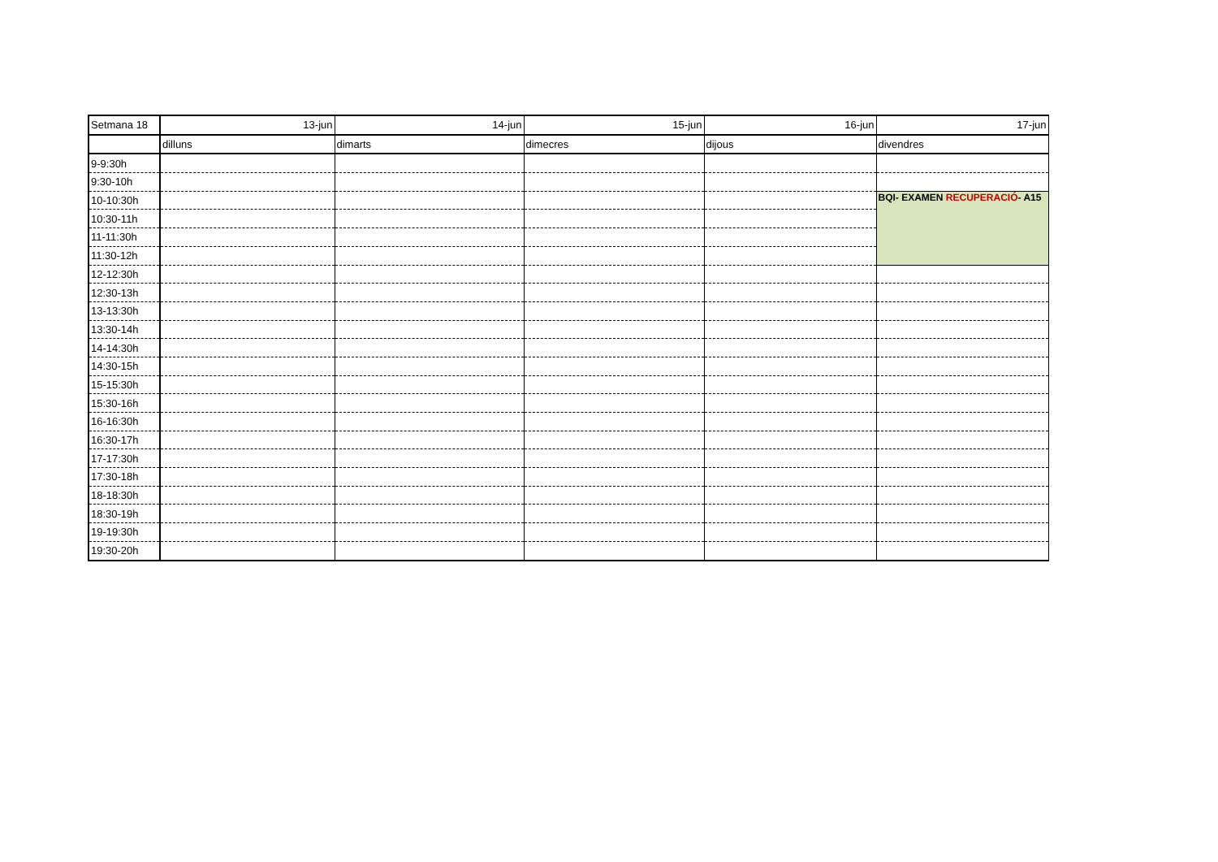| Setmana 18 | 13-jun | 14-jun | 15-jun | 16-jun | 17-jun |
| | dilluns | dimarts | dimecres | dijous | divendres |
| 9-9:30h | | | | | |
| 9:30-10h | | | | | |
| 10-10:30h | | | | | BQI- EXAMEN RECUPERACIÓ - A15 |
| 10:30-11h | | | | | |
| 11-11:30h | | | | | |
| 11:30-12h | | | | | |
| 12-12:30h | | | | | |
| 12:30-13h | | | | | |
| 13-13:30h | | | | | |
| 13:30-14h | | | | | |
| 14-14:30h | | | | | |
| 14:30-15h | | | | | |
| 15-15:30h | | | | | |
| 15:30-16h | | | | | |
| 16-16:30h | | | | | |
| 16:30-17h | | | | | |
| 17-17:30h | | | | | |
| 17:30-18h | | | | | |
| 18-18:30h | | | | | |
| 18:30-19h | | | | | |
| 19-19:30h | | | | | |
| 19:30-20h | | | | | |